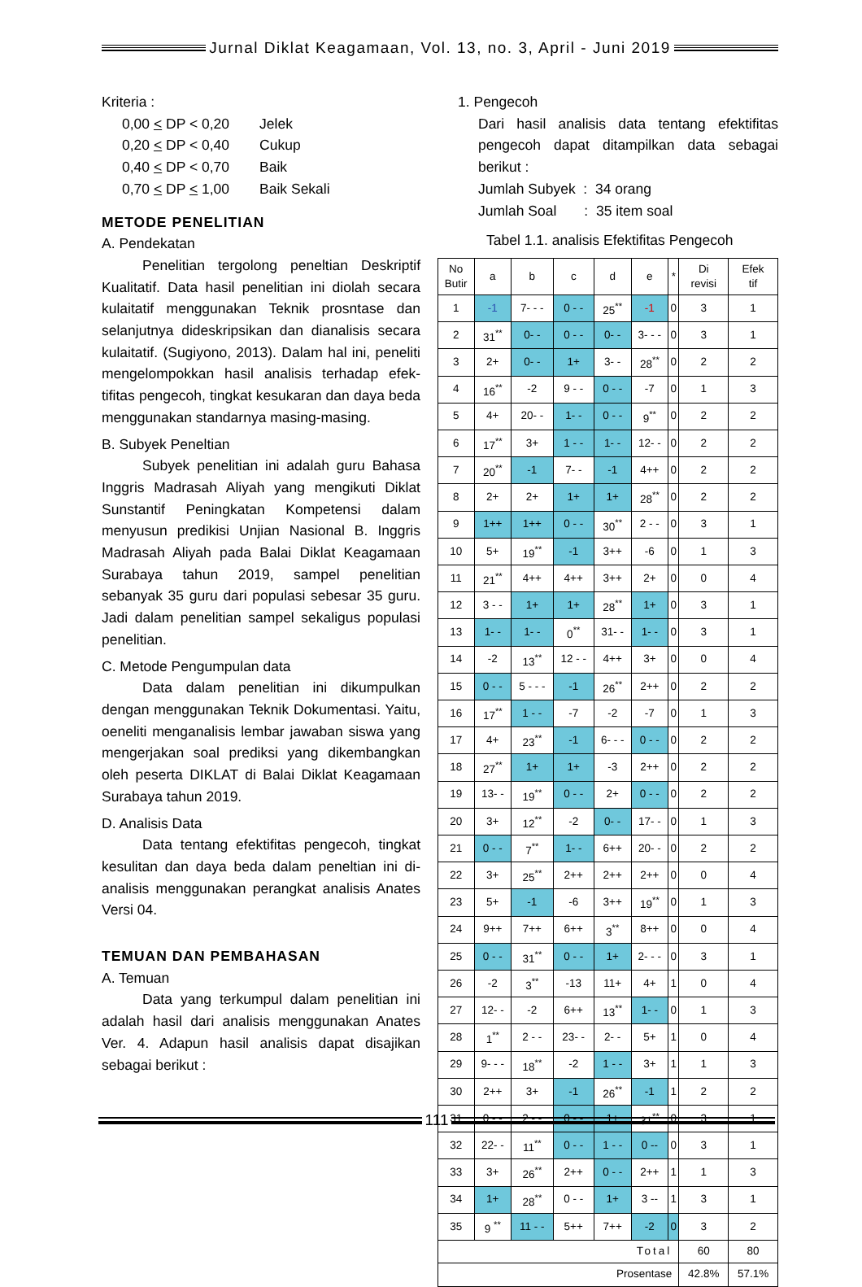Jurnal Diklat Keagamaan, Vol. 13, no. 3, April - Juni 2019
Kriteria :
| 0,00 < DP < 0,20 | Jelek |
| 0,20 < DP < 0,40 | Cukup |
| 0,40 < DP < 0,70 | Baik |
| 0,70 < DP < 1,00 | Baik Sekali |
METODE PENELITIAN
A. Pendekatan
Penelitian tergolong peneltian Deskriptif Kualitatif. Data hasil penelitian ini diolah secara kulaitatif menggunakan Teknik prosntase dan selanjutnya dideskripsikan dan dianalisis secara kulaitatif. (Sugiyono, 2013). Dalam hal ini, peneliti mengelompokkan hasil analisis terhadap efek-tifitas pengecoh, tingkat kesukaran dan daya beda menggunakan standarnya masing-masing.
B. Subyek Peneltian
Subyek penelitian ini adalah guru Bahasa Inggris Madrasah Aliyah yang mengikuti Diklat Sunstantif Peningkatan Kompetensi dalam menyusun predikisi Unjian Nasional B. Inggris Madrasah Aliyah pada Balai Diklat Keagamaan Surabaya tahun 2019, sampel penelitian sebanyak 35 guru dari populasi sebesar 35 guru. Jadi dalam penelitian sampel sekaligus populasi penelitian.
C. Metode Pengumpulan data
Data dalam penelitian ini dikumpulkan dengan menggunakan Teknik Dokumentasi. Yaitu, oeneliti menganalisis lembar jawaban siswa yang mengerjakan soal prediksi yang dikembangkan oleh peserta DIKLAT di Balai Diklat Keagamaan Surabaya tahun 2019.
D. Analisis Data
Data tentang efektifitas pengecoh, tingkat kesulitan dan daya beda dalam peneltian ini di-analisis menggunakan perangkat analisis Anates Versi 04.
TEMUAN DAN PEMBAHASAN
A. Temuan
Data yang terkumpul dalam penelitian ini adalah hasil dari analisis menggunakan Anates Ver. 4. Adapun hasil analisis dapat disajikan sebagai berikut :
1. Pengecoh
Dari hasil analisis data tentang efektifitas pengecoh dapat ditampilkan data sebagai berikut :
Jumlah Subyek : 34 orang
Jumlah Soal : 35 item soal
Tabel 1.1. analisis Efektifitas Pengecoh
| No Butir | a | b | c | d | e | * | Di revisi | Efek tif |
| --- | --- | --- | --- | --- | --- | --- | --- | --- |
| 1 | -1 | 7- - - | 0 - - | 25<sup>**</sup> | -1 | 0 | 3 | 1 |
| 2 | 31<sup>**</sup> | 0- - | 0 - - | 0- - | 3- - - | 0 | 3 | 1 |
| 3 | 2+ | 0- - | 1+ | 3- - | 28<sup>**</sup> | 0 | 2 | 2 |
| 4 | 16<sup>**</sup> | -2 | 9 - - | 0 - - | -7 | 0 | 1 | 3 |
| 5 | 4+ | 20- - | 1- - | 0 - - | 9<sup>**</sup> | 0 | 2 | 2 |
| 6 | 17<sup>**</sup> | 3+ | 1 - - | 1- - | 12- - | 0 | 2 | 2 |
| 7 | 20<sup>**</sup> | -1 | 7- - | -1 | 4++ | 0 | 2 | 2 |
| 8 | 2+ | 2+ | 1+ | 1+ | 28<sup>**</sup> | 0 | 2 | 2 |
| 9 | 1++ | 1++ | 0 - - | 30<sup>**</sup> | 2 - - | 0 | 3 | 1 |
| 10 | 5+ | 19<sup>**</sup> | -1 | 3++ | -6 | 0 | 1 | 3 |
| 11 | 21<sup>**</sup> | 4++ | 4++ | 3++ | 2+ | 0 | 0 | 4 |
| 12 | 3 - - | 1+ | 1+ | 28<sup>**</sup> | 1+ | 0 | 3 | 1 |
| 13 | 1- - | 1- - | 0<sup>**</sup> | 31- - | 1- - | 0 | 3 | 1 |
| 14 | -2 | 13<sup>**</sup> | 12 - - | 4++ | 3+ | 0 | 0 | 4 |
| 15 | 0 - - | 5 - - - | -1 | 26<sup>**</sup> | 2++ | 0 | 2 | 2 |
| 16 | 17<sup>**</sup> | 1 - - | -7 | -2 | -7 | 0 | 1 | 3 |
| 17 | 4+ | 23<sup>**</sup> | -1 | 6- - - | 0 - - | 0 | 2 | 2 |
| 18 | 27<sup>**</sup> | 1+ | 1+ | -3 | 2++ | 0 | 2 | 2 |
| 19 | 13- - | 19<sup>**</sup> | 0 - - | 2+ | 0 - - | 0 | 2 | 2 |
| 20 | 3+ | 12<sup>**</sup> | -2 | 0- - | 17- - | 0 | 1 | 3 |
| 21 | 0 - - | 7<sup>**</sup> | 1- - | 6++ | 20- - | 0 | 2 | 2 |
| 22 | 3+ | 25<sup>**</sup> | 2++ | 2++ | 2++ | 0 | 0 | 4 |
| 23 | 5+ | -1 | -6 | 3++ | 19<sup>**</sup> | 0 | 1 | 3 |
| 24 | 9++ | 7++ | 6++ | 3<sup>**</sup> | 8++ | 0 | 0 | 4 |
| 25 | 0 - - | 31<sup>**</sup> | 0 - - | 1+ | 2- - - | 0 | 3 | 1 |
| 26 | -2 | 3<sup>**</sup> | -13 | 11+ | 4+ | 1 | 0 | 4 |
| 27 | 12- - | -2 | 6++ | 13<sup>**</sup> | 1- - | 0 | 1 | 3 |
| 28 | 1<sup>**</sup> | 2 - - | 23- - | 2- - | 5+ | 1 | 0 | 4 |
| 29 | 9- - - | 18<sup>**</sup> | -2 | 1 - - | 3+ | 1 | 1 | 3 |
| 30 | 2++ | 3+ | -1 | 26<sup>**</sup> | -1 | 1 | 2 | 2 |
| 31 | 0 - - | 2 - - | 0 - - | 1+ | 31<sup>**</sup> | 0 | 3 | 1 |
| 32 | 22- - | 11<sup>**</sup> | 0 - - | 1 - - | 0 -- | 0 | 3 | 1 |
| 33 | 3+ | 26<sup>**</sup> | 2++ | 0 - - | 2++ | 1 | 1 | 3 |
| 34 | 1+ | 28<sup>**</sup> | 0 - - | 1+ | 3 -- | 1 | 3 | 1 |
| 35 | 9 <sup>**</sup> | 11 - - | 5++ | 7++ | -2 | 0 | 3 | 2 |
| Total | | | | | | | 60 | 80 |
| Prosentase | | | | | | | 42.8% | 57.1% |
111